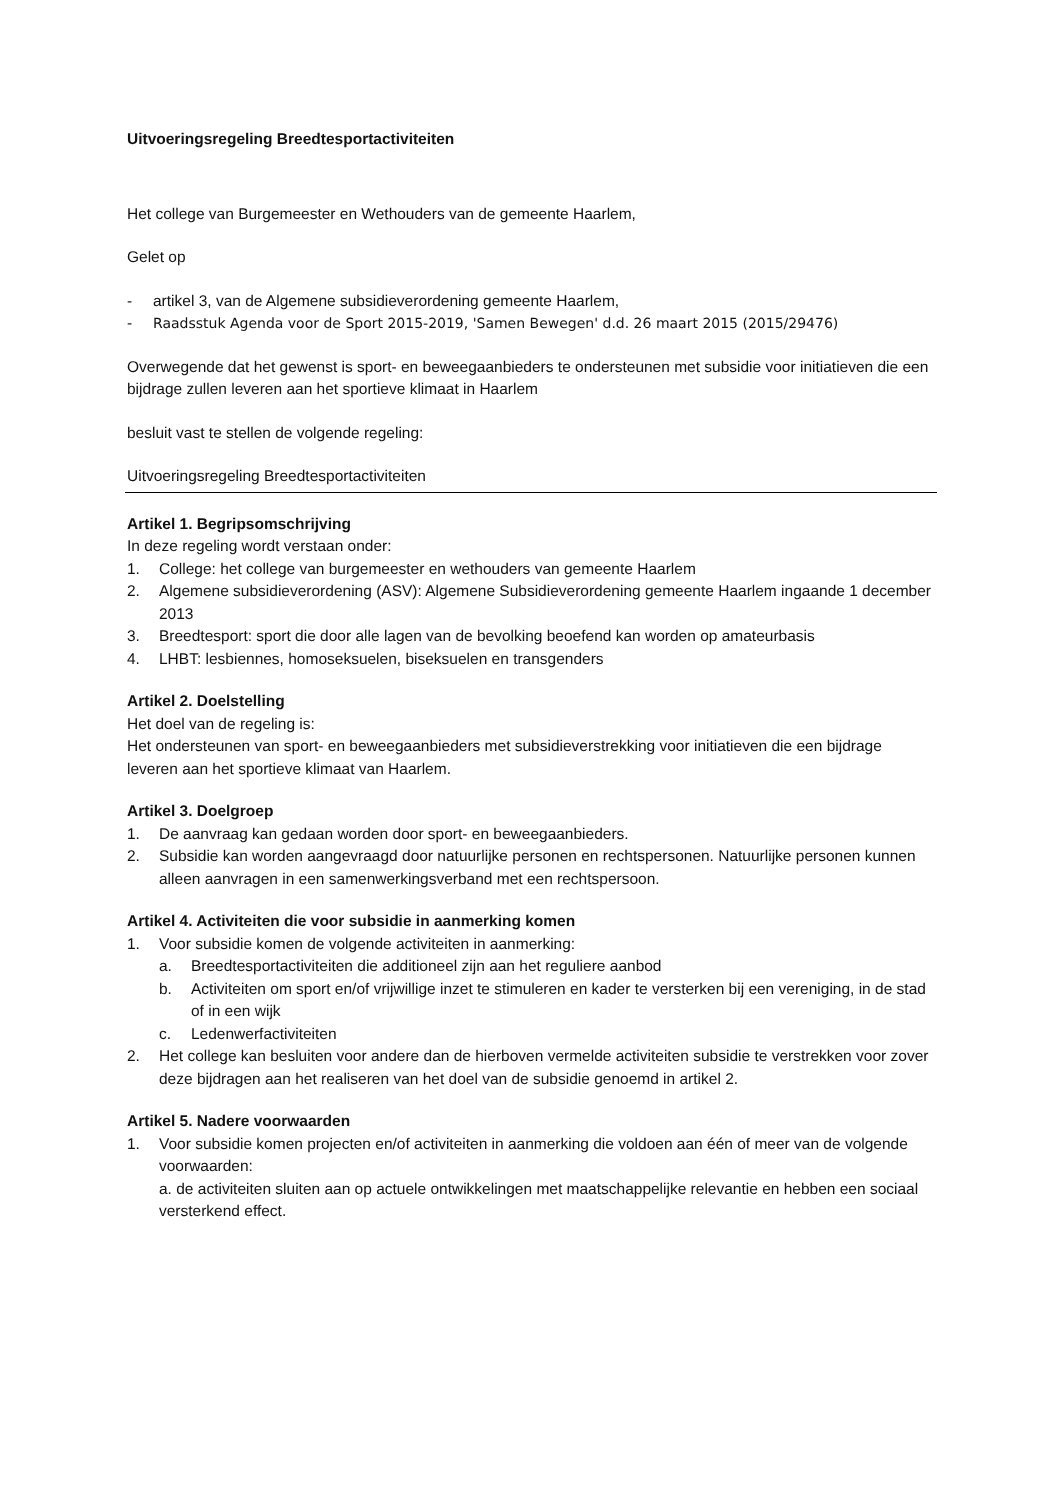Uitvoeringsregeling Breedtesportactiviteiten
Het college van Burgemeester en Wethouders van de gemeente Haarlem,
Gelet op
- artikel 3, van de Algemene subsidieverordening gemeente Haarlem,
- Raadsstuk Agenda voor de Sport 2015-2019, 'Samen Bewegen' d.d. 26 maart 2015 (2015/29476)
Overwegende dat het gewenst is sport- en beweegaanbieders te ondersteunen met subsidie voor initiatieven die een bijdrage zullen leveren aan het sportieve klimaat in Haarlem
besluit vast te stellen de volgende regeling:
Uitvoeringsregeling Breedtesportactiviteiten
Artikel 1. Begripsomschrijving
In deze regeling wordt verstaan onder:
1. College: het college van burgemeester en wethouders van gemeente Haarlem
2. Algemene subsidieverordening (ASV): Algemene Subsidieverordening gemeente Haarlem ingaande 1 december 2013
3. Breedtesport: sport die door alle lagen van de bevolking beoefend kan worden op amateurbasis
4. LHBT: lesbiennes, homoseksuelen, biseksuelen en transgenders
Artikel 2. Doelstelling
Het doel van de regeling is:
Het ondersteunen van sport- en beweegaanbieders met subsidieverstrekking voor initiatieven die een bijdrage leveren aan het sportieve klimaat van Haarlem.
Artikel 3. Doelgroep
1. De aanvraag kan gedaan worden door sport- en beweegaanbieders.
2. Subsidie kan worden aangevraagd door natuurlijke personen en rechtspersonen. Natuurlijke personen kunnen alleen aanvragen in een samenwerkingsverband met een rechtspersoon.
Artikel 4. Activiteiten die voor subsidie in aanmerking komen
1. Voor subsidie komen de volgende activiteiten in aanmerking:
a. Breedtesportactiviteiten die additioneel zijn aan het reguliere aanbod
b. Activiteiten om sport en/of vrijwillige inzet te stimuleren en kader te versterken bij een vereniging, in de stad of in een wijk
c. Ledenwerfactiviteiten
2. Het college kan besluiten voor andere dan de hierboven vermelde activiteiten subsidie te verstrekken voor zover deze bijdragen aan het realiseren van het doel van de subsidie genoemd in artikel 2.
Artikel 5. Nadere voorwaarden
1. Voor subsidie komen projecten en/of activiteiten in aanmerking die voldoen aan één of meer van de volgende voorwaarden:
a. de activiteiten sluiten aan op actuele ontwikkelingen met maatschappelijke relevantie en hebben een sociaal versterkend effect.